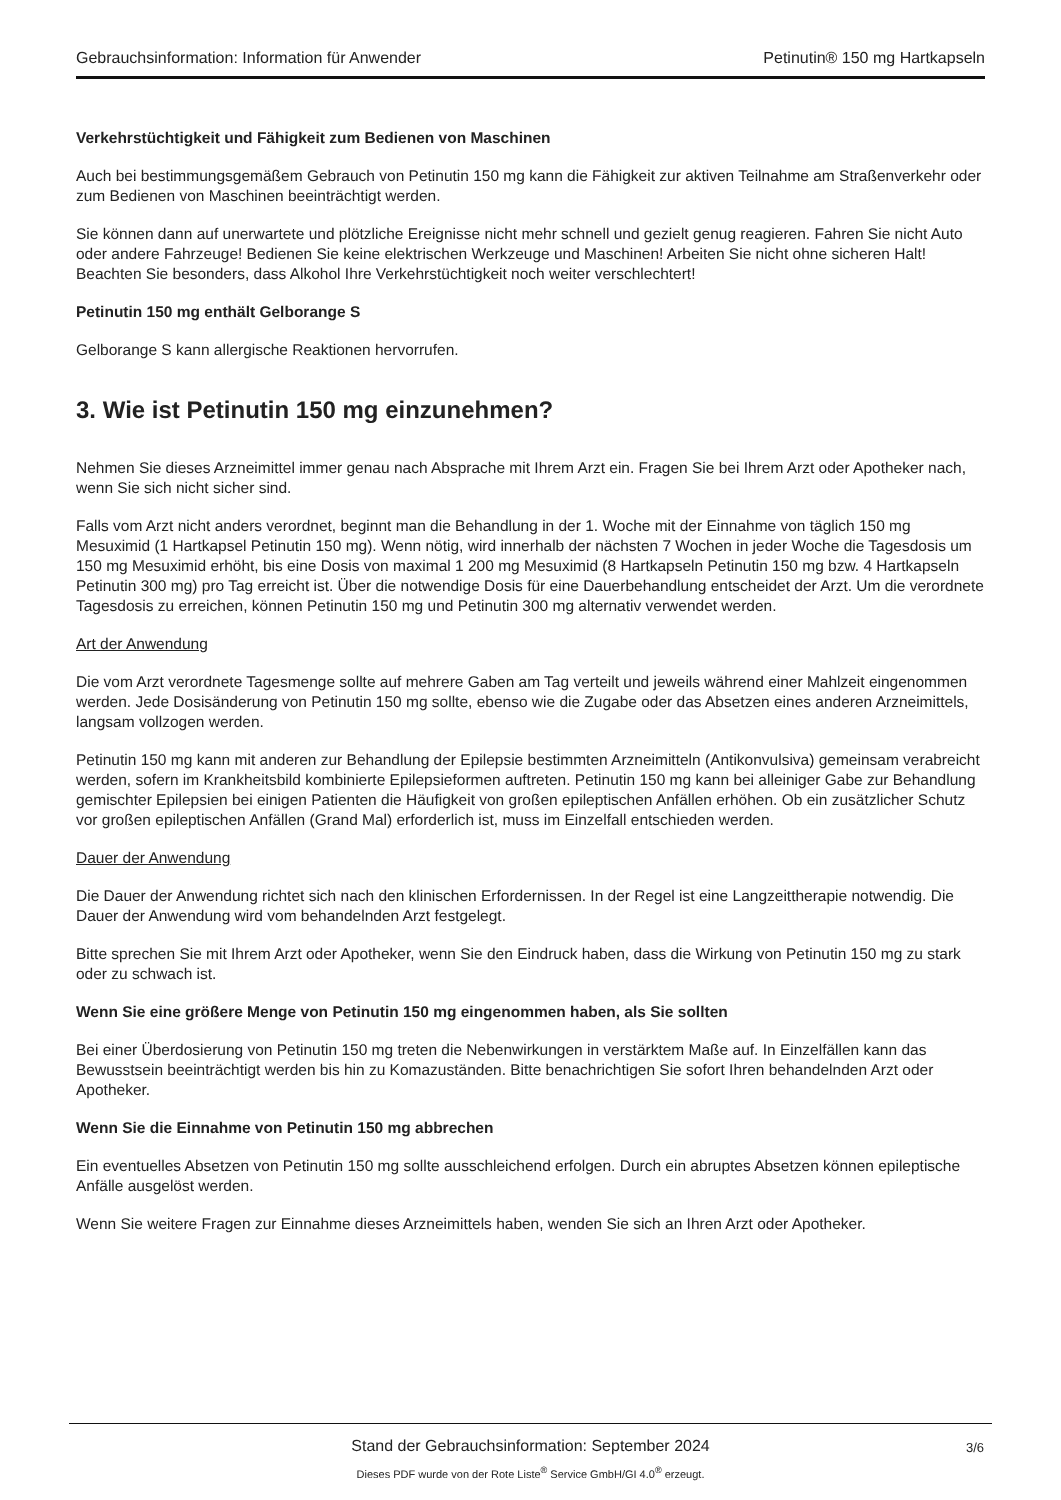Gebrauchsinformation: Information für Anwender Petinutin® 150 mg Hartkapseln
Verkehrstüchtigkeit und Fähigkeit zum Bedienen von Maschinen
Auch bei bestimmungsgemäßem Gebrauch von Petinutin 150 mg kann die Fähigkeit zur aktiven Teilnahme am Straßenverkehr oder zum Bedienen von Maschinen beeinträchtigt werden.
Sie können dann auf unerwartete und plötzliche Ereignisse nicht mehr schnell und gezielt genug reagieren. Fahren Sie nicht Auto oder andere Fahrzeuge! Bedienen Sie keine elektrischen Werkzeuge und Maschinen! Arbeiten Sie nicht ohne sicheren Halt! Beachten Sie besonders, dass Alkohol Ihre Verkehrstüchtigkeit noch weiter verschlechtert!
Petinutin 150 mg enthält Gelborange S
Gelborange S kann allergische Reaktionen hervorrufen.
3. Wie ist Petinutin 150 mg einzunehmen?
Nehmen Sie dieses Arzneimittel immer genau nach Absprache mit Ihrem Arzt ein. Fragen Sie bei Ihrem Arzt oder Apotheker nach, wenn Sie sich nicht sicher sind.
Falls vom Arzt nicht anders verordnet, beginnt man die Behandlung in der 1. Woche mit der Einnahme von täglich 150 mg Mesuximid (1 Hartkapsel Petinutin 150 mg). Wenn nötig, wird innerhalb der nächsten 7 Wochen in jeder Woche die Tagesdosis um 150 mg Mesuximid erhöht, bis eine Dosis von maximal 1 200 mg Mesuximid (8 Hartkapseln Petinutin 150 mg bzw. 4 Hartkapseln Petinutin 300 mg) pro Tag erreicht ist. Über die notwendige Dosis für eine Dauerbehandlung entscheidet der Arzt. Um die verordnete Tagesdosis zu erreichen, können Petinutin 150 mg und Petinutin 300 mg alternativ verwendet werden.
Art der Anwendung
Die vom Arzt verordnete Tagesmenge sollte auf mehrere Gaben am Tag verteilt und jeweils während einer Mahlzeit eingenommen werden. Jede Dosisänderung von Petinutin 150 mg sollte, ebenso wie die Zugabe oder das Absetzen eines anderen Arzneimittels, langsam vollzogen werden.
Petinutin 150 mg kann mit anderen zur Behandlung der Epilepsie bestimmten Arzneimitteln (Antikonvulsiva) gemeinsam verabreicht werden, sofern im Krankheitsbild kombinierte Epilepsieformen auftreten. Petinutin 150 mg kann bei alleiniger Gabe zur Behandlung gemischter Epilepsien bei einigen Patienten die Häufigkeit von großen epileptischen Anfällen erhöhen. Ob ein zusätzlicher Schutz vor großen epileptischen Anfällen (Grand Mal) erforderlich ist, muss im Einzelfall entschieden werden.
Dauer der Anwendung
Die Dauer der Anwendung richtet sich nach den klinischen Erfordernissen. In der Regel ist eine Langzeittherapie notwendig. Die Dauer der Anwendung wird vom behandelnden Arzt festgelegt.
Bitte sprechen Sie mit Ihrem Arzt oder Apotheker, wenn Sie den Eindruck haben, dass die Wirkung von Petinutin 150 mg zu stark oder zu schwach ist.
Wenn Sie eine größere Menge von Petinutin 150 mg eingenommen haben, als Sie sollten
Bei einer Überdosierung von Petinutin 150 mg treten die Nebenwirkungen in verstärktem Maße auf. In Einzelfällen kann das Bewusstsein beeinträchtigt werden bis hin zu Komazuständen. Bitte benachrichtigen Sie sofort Ihren behandelnden Arzt oder Apotheker.
Wenn Sie die Einnahme von Petinutin 150 mg abbrechen
Ein eventuelles Absetzen von Petinutin 150 mg sollte ausschleichend erfolgen. Durch ein abruptes Absetzen können epileptische Anfälle ausgelöst werden.
Wenn Sie weitere Fragen zur Einnahme dieses Arzneimittels haben, wenden Sie sich an Ihren Arzt oder Apotheker.
Stand der Gebrauchsinformation: September 2024
3/6
Dieses PDF wurde von der Rote Liste<sup>®</sup> Service GmbH/GI 4.0<sup>®</sup> erzeugt.